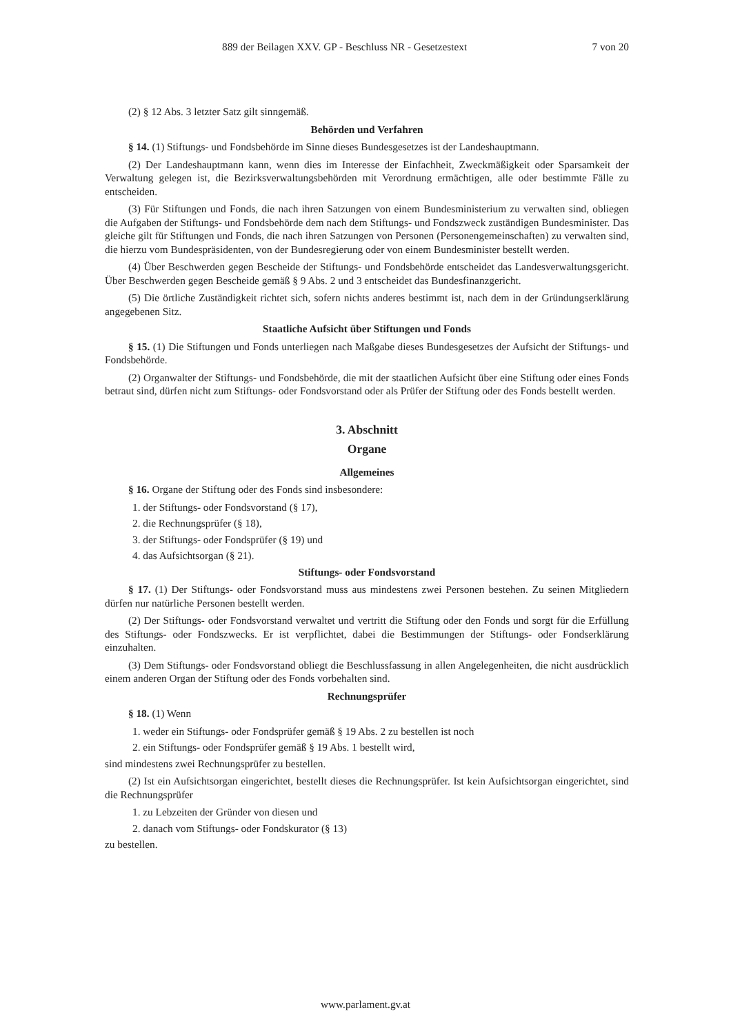889 der Beilagen XXV. GP - Beschluss NR - Gesetzestext 7 von 20
(2) § 12 Abs. 3 letzter Satz gilt sinngemäß.
Behörden und Verfahren
§ 14. (1) Stiftungs- und Fondsbehörde im Sinne dieses Bundesgesetzes ist der Landeshauptmann.
(2) Der Landeshauptmann kann, wenn dies im Interesse der Einfachheit, Zweckmäßigkeit oder Sparsamkeit der Verwaltung gelegen ist, die Bezirksverwaltungsbehörden mit Verordnung ermächtigen, alle oder bestimmte Fälle zu entscheiden.
(3) Für Stiftungen und Fonds, die nach ihren Satzungen von einem Bundesministerium zu verwalten sind, obliegen die Aufgaben der Stiftungs- und Fondsbehörde dem nach dem Stiftungs- und Fondszweck zuständigen Bundesminister. Das gleiche gilt für Stiftungen und Fonds, die nach ihren Satzungen von Personen (Personengemeinschaften) zu verwalten sind, die hierzu vom Bundespräsidenten, von der Bundesregierung oder von einem Bundesminister bestellt werden.
(4) Über Beschwerden gegen Bescheide der Stiftungs- und Fondsbehörde entscheidet das Landesverwaltungsgericht. Über Beschwerden gegen Bescheide gemäß § 9 Abs. 2 und 3 entscheidet das Bundesfinanzgericht.
(5) Die örtliche Zuständigkeit richtet sich, sofern nichts anderes bestimmt ist, nach dem in der Gründungserklärung angegebenen Sitz.
Staatliche Aufsicht über Stiftungen und Fonds
§ 15. (1) Die Stiftungen und Fonds unterliegen nach Maßgabe dieses Bundesgesetzes der Aufsicht der Stiftungs- und Fondsbehörde.
(2) Organwalter der Stiftungs- und Fondsbehörde, die mit der staatlichen Aufsicht über eine Stiftung oder eines Fonds betraut sind, dürfen nicht zum Stiftungs- oder Fondsvorstand oder als Prüfer der Stiftung oder des Fonds bestellt werden.
3. Abschnitt
Organe
Allgemeines
§ 16. Organe der Stiftung oder des Fonds sind insbesondere:
1. der Stiftungs- oder Fondsvorstand (§ 17),
2. die Rechnungsprüfer (§ 18),
3. der Stiftungs- oder Fondsprüfer (§ 19) und
4. das Aufsichtsorgan (§ 21).
Stiftungs- oder Fondsvorstand
§ 17. (1) Der Stiftungs- oder Fondsvorstand muss aus mindestens zwei Personen bestehen. Zu seinen Mitgliedern dürfen nur natürliche Personen bestellt werden.
(2) Der Stiftungs- oder Fondsvorstand verwaltet und vertritt die Stiftung oder den Fonds und sorgt für die Erfüllung des Stiftungs- oder Fondszwecks. Er ist verpflichtet, dabei die Bestimmungen der Stiftungs- oder Fondserklärung einzuhalten.
(3) Dem Stiftungs- oder Fondsvorstand obliegt die Beschlussfassung in allen Angelegenheiten, die nicht ausdrücklich einem anderen Organ der Stiftung oder des Fonds vorbehalten sind.
Rechnungsprüfer
§ 18. (1) Wenn
1. weder ein Stiftungs- oder Fondsprüfer gemäß § 19 Abs. 2 zu bestellen ist noch
2. ein Stiftungs- oder Fondsprüfer gemäß § 19 Abs. 1 bestellt wird,
sind mindestens zwei Rechnungsprüfer zu bestellen.
(2) Ist ein Aufsichtsorgan eingerichtet, bestellt dieses die Rechnungsprüfer. Ist kein Aufsichtsorgan eingerichtet, sind die Rechnungsprüfer
1. zu Lebzeiten der Gründer von diesen und
2. danach vom Stiftungs- oder Fondskurator (§ 13)
zu bestellen.
www.parlament.gv.at